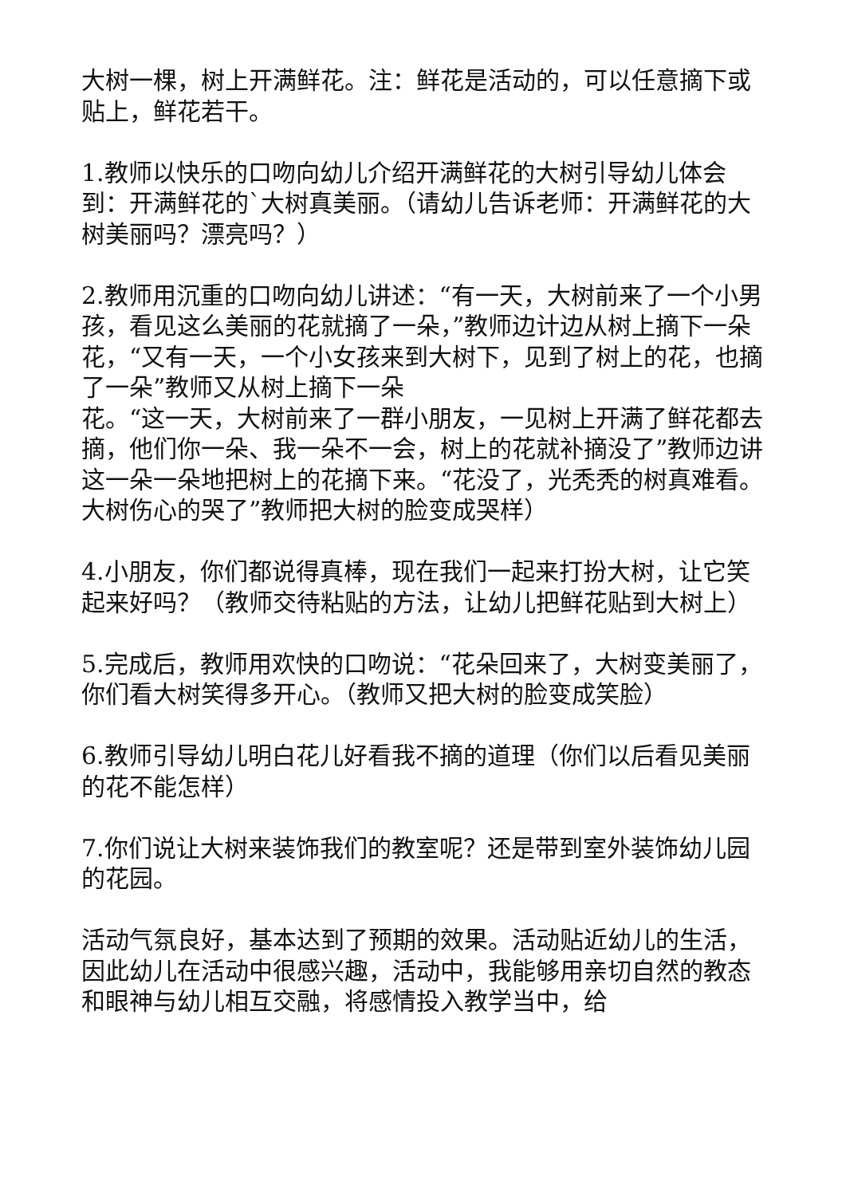大树一棵，树上开满鲜花。注：鲜花是活动的，可以任意摘下或贴上，鲜花若干。
1.教师以快乐的口吻向幼儿介绍开满鲜花的大树引导幼儿体会到：开满鲜花的`大树真美丽。（请幼儿告诉老师：开满鲜花的大树美丽吗？漂亮吗？）
2.教师用沉重的口吻向幼儿讲述：“有一天，大树前来了一个小男孩，看见这么美丽的花就摘了一朵，”教师边计边从树上摘下一朵花，“又有一天，一个小女孩来到大树下，见到了树上的花，也摘了一朵”教师又从树上摘下一朵
花。“这一天，大树前来了一群小朋友，一见树上开满了鲜花都去摘，他们你一朵、我一朵不一会，树上的花就补摘没了”教师边讲这一朵一朵地把树上的花摘下来。“花没了，光秃秃的树真难看。大树伤心的哭了”教师把大树的脸变成哭样）
4.小朋友，你们都说得真棒，现在我们一起来打扮大树，让它笑起来好吗？（教师交待粘贴的方法，让幼儿把鲜花贴到大树上）
5.完成后，教师用欢快的口吻说：“花朵回来了，大树变美丽了，你们看大树笑得多开心。（教师又把大树的脸变成笑脸）
6.教师引导幼儿明白花儿好看我不摘的道理（你们以后看见美丽的花不能怎样）
7.你们说让大树来装饰我们的教室呢？还是带到室外装饰幼儿园的花园。
活动气氛良好，基本达到了预期的效果。活动贴近幼儿的生活，因此幼儿在活动中很感兴趣，活动中，我能够用亲切自然的教态和眼神与幼儿相互交融，将感情投入教学当中，给